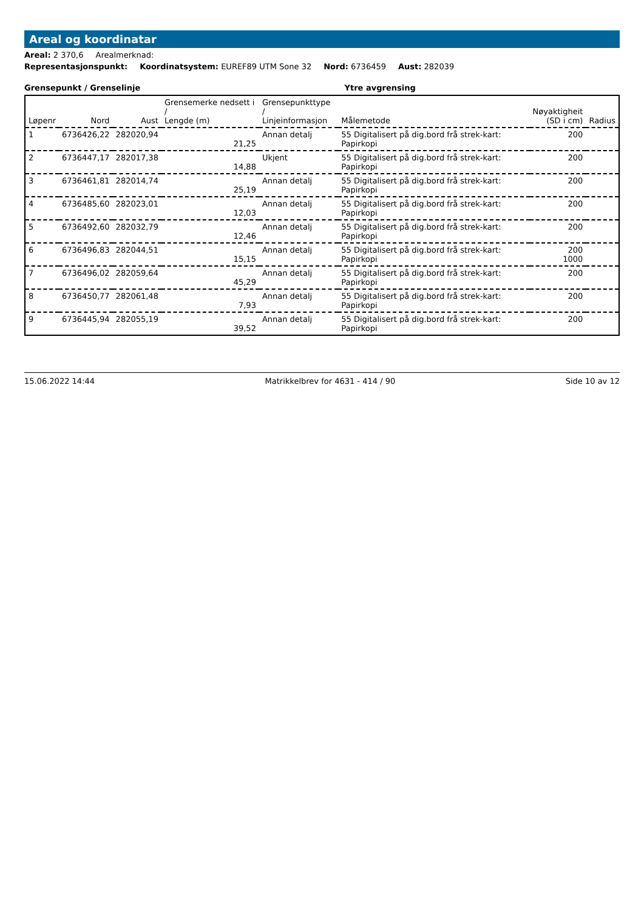Areal og koordinatar
Areal: 2 370,6 Arealmerknad:
Representasjonspunkt: Koordinatsystem: EUREF89 UTM Sone 32 Nord: 6736459 Aust: 282039
Grensepunkt / Grenselinje Ytre avgrensing
| Løpenr | Nord | Aust | Grensemerke nedsett i / Lengde (m) | Grensepunkttype / Linjeinformasjon | Målemetode | Nøyaktigheit (SD i cm) | Radius |
| --- | --- | --- | --- | --- | --- | --- | --- |
| 1 | 6736426,22 | 282020,94 | 21,25 | Annan detalj | 55 Digitalisert på dig.bord frå strek-kart: Papirkopi | 200 | |
| 2 | 6736447,17 | 282017,38 | 14,88 | Ukjent | 55 Digitalisert på dig.bord frå strek-kart: Papirkopi | 200 | |
| 3 | 6736461,81 | 282014,74 | 25,19 | Annan detalj | 55 Digitalisert på dig.bord frå strek-kart: Papirkopi | 200 | |
| 4 | 6736485,60 | 282023,01 | 12,03 | Annan detalj | 55 Digitalisert på dig.bord frå strek-kart: Papirkopi | 200 | |
| 5 | 6736492,60 | 282032,79 | 12,46 | Annan detalj | 55 Digitalisert på dig.bord frå strek-kart: Papirkopi | 200 | |
| 6 | 6736496,83 | 282044,51 | 15,15 | Annan detalj | 55 Digitalisert på dig.bord frå strek-kart: Papirkopi | 200 1000 | |
| 7 | 6736496,02 | 282059,64 | 45,29 | Annan detalj | 55 Digitalisert på dig.bord frå strek-kart: Papirkopi | 200 | |
| 8 | 6736450,77 | 282061,48 | 7,93 | Annan detalj | 55 Digitalisert på dig.bord frå strek-kart: Papirkopi | 200 | |
| 9 | 6736445,94 | 282055,19 | 39,52 | Annan detalj | 55 Digitalisert på dig.bord frå strek-kart: Papirkopi | 200 | |
15.06.2022 14:44 Matrikkelbrev for 4631 - 414 / 90 Side 10 av 12